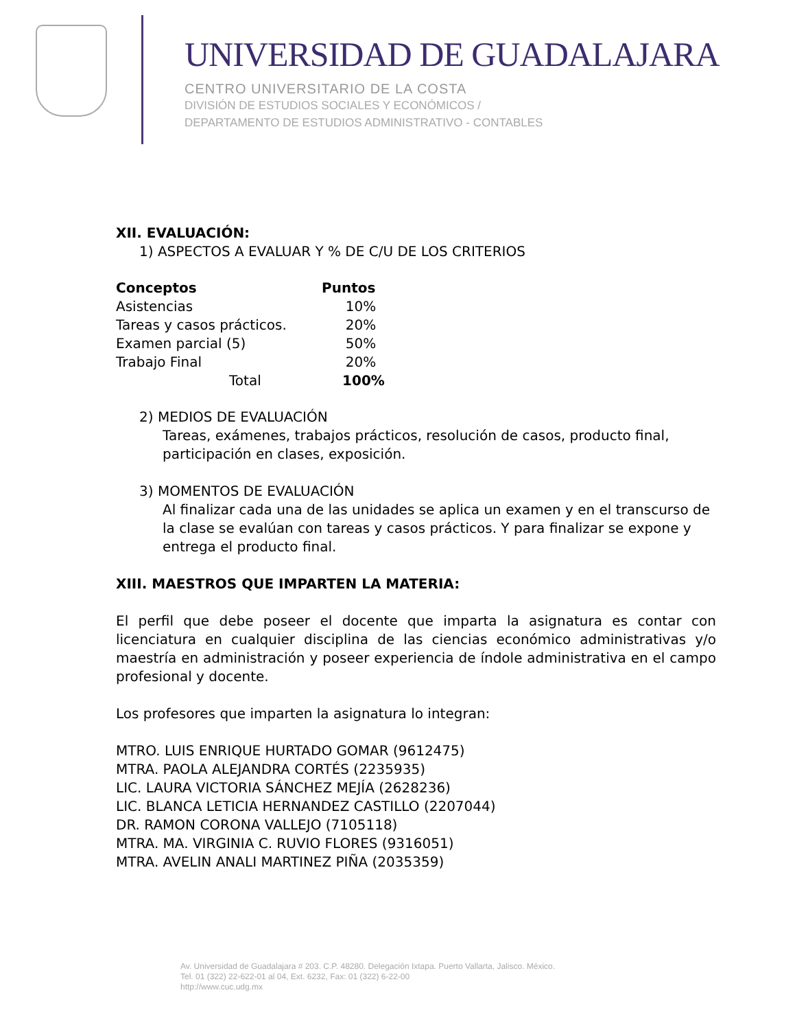UNIVERSIDAD DE GUADALAJARA
CENTRO UNIVERSITARIO DE LA COSTA
DIVISIÓN DE ESTUDIOS SOCIALES Y ECONÓMICOS /
DEPARTAMENTO DE ESTUDIOS ADMINISTRATIVO - CONTABLES
XII. EVALUACIÓN:
1) ASPECTOS A EVALUAR Y % DE C/U DE LOS CRITERIOS
| Conceptos | Puntos |
| --- | --- |
| Asistencias | 10% |
| Tareas y casos prácticos. | 20% |
| Examen parcial (5) | 50% |
| Trabajo Final | 20% |
| Total | 100% |
2) MEDIOS DE EVALUACIÓN
Tareas, exámenes, trabajos prácticos, resolución de casos, producto final, participación en clases, exposición.
3) MOMENTOS DE EVALUACIÓN
Al finalizar cada una de las unidades se aplica un examen y en el transcurso de la clase se evalúan con tareas y casos prácticos. Y para finalizar se expone y entrega el producto final.
XIII. MAESTROS QUE IMPARTEN LA MATERIA:
El perfil que debe poseer el docente que imparta la asignatura es contar con licenciatura en cualquier disciplina de las ciencias económico administrativas y/o maestría en administración y poseer experiencia de índole administrativa en el campo profesional y docente.
Los profesores que imparten la asignatura lo integran:
MTRO. LUIS ENRIQUE HURTADO GOMAR (9612475)
MTRA. PAOLA ALEJANDRA CORTÉS (2235935)
LIC. LAURA VICTORIA SÁNCHEZ MEJÍA (2628236)
LIC. BLANCA LETICIA HERNANDEZ CASTILLO (2207044)
DR. RAMON CORONA VALLEJO (7105118)
MTRA. MA. VIRGINIA C. RUVIO FLORES (9316051)
MTRA. AVELIN ANALI MARTINEZ PIÑA (2035359)
Av. Universidad de Guadalajara # 203. C.P. 48280. Delegación Ixtapa. Puerto Vallarta, Jalisco. México.
Tel. 01 (322) 22-622-01 al 04, Ext. 6232, Fax: 01 (322) 6-22-00
http://www.cuc.udg.mx